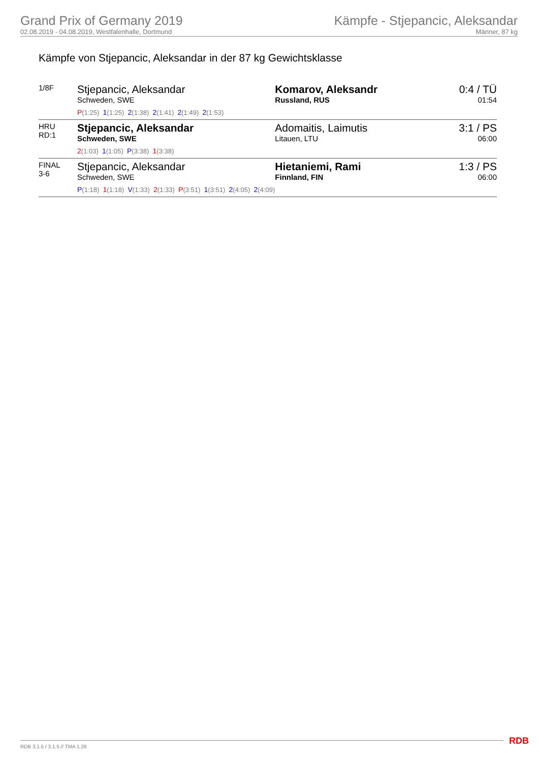Grand Prix of Germany 2019
02.08.2019 - 04.08.2019, Westfalenhalle, Dortmund
Kämpfe - Stjepancic, Aleksandar
Männer, 87 kg
Kämpfe von Stjepancic, Aleksandar in der 87 kg Gewichtsklasse
| 1/8F | Stjepancic, Aleksandar Schweden, SWE P (1:25) 1 (1:25) 2 (1:38) 2 (1:41) 2 (1:49) 2 (1:53) | Komarov, Aleksandr Russland, RUS | 0:4 / TÜ 01:54 |
| HRU RD:1 | Stjepancic, Aleksandar Schweden, SWE 2 (1:03) 1 (1:05) P (3:38) 1 (3:38) | Adomaitis, Laimutis Litauen, LTU | 3:1 / PS 06:00 |
| FINAL 3-6 | Stjepancic, Aleksandar Schweden, SWE P (1:18) 1 (1:18) V (1:33) 2 (1:33) P (3:51) 1 (3:51) 2 (4:05) 2 (4:09) | Hietaniemi, Rami Finnland, FIN | 1:3 / PS 06:00 |
RDB 3.1.5 / 3.1.5 // TMA 1.26 RDB